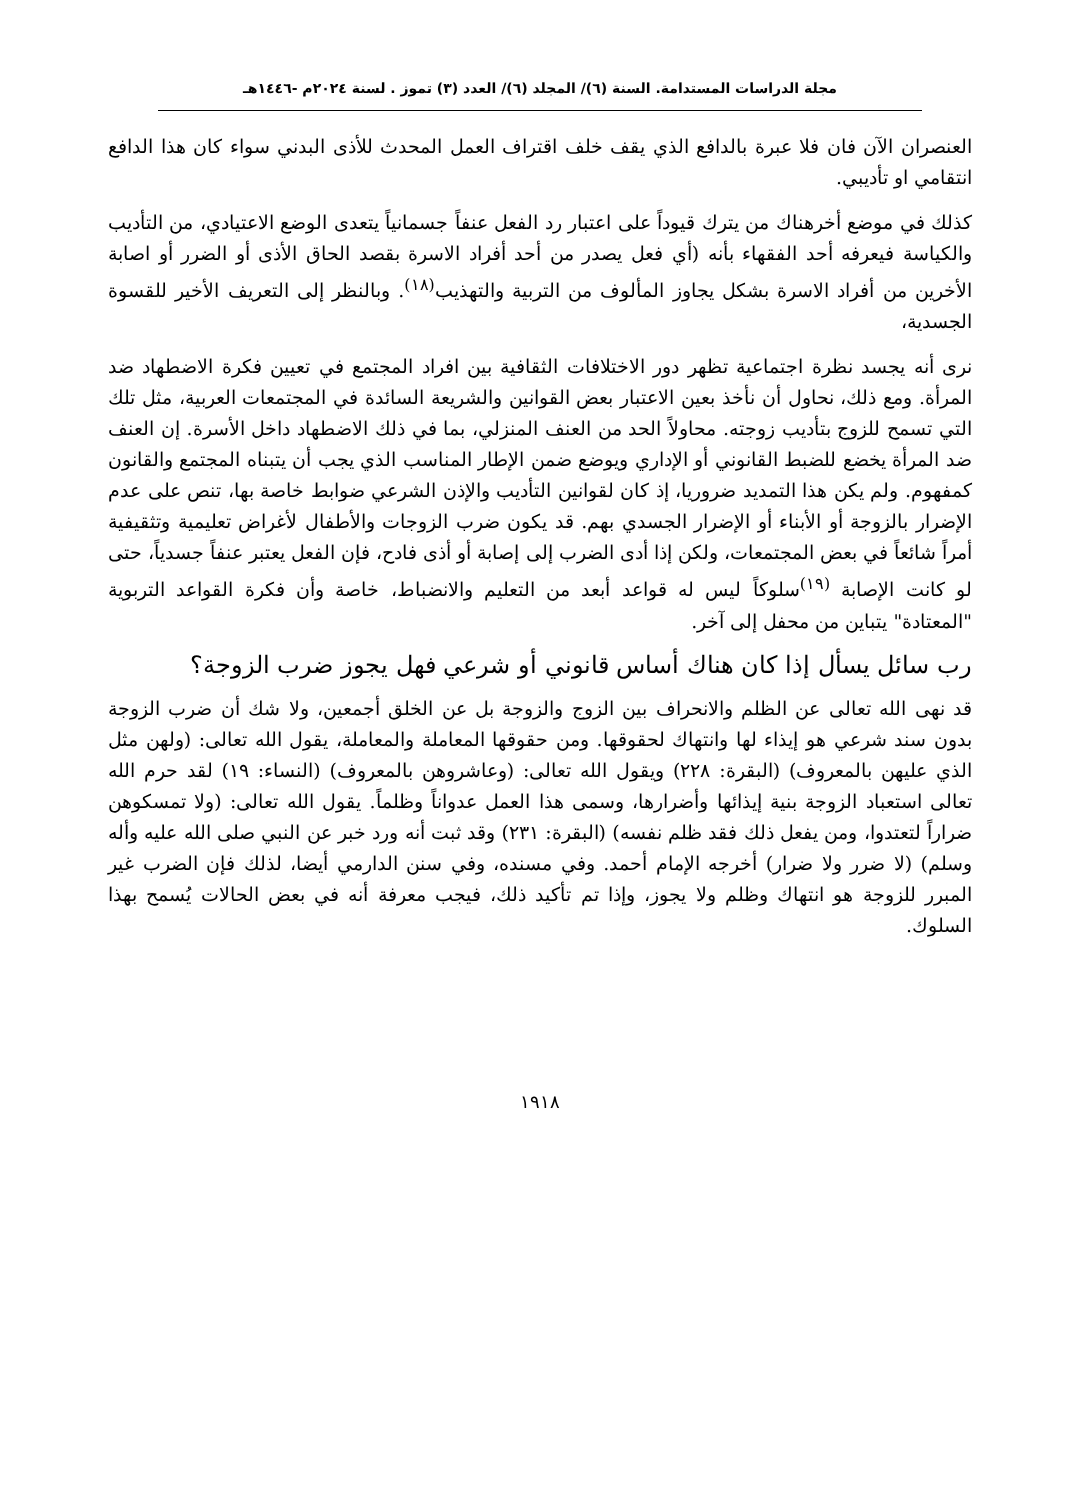مجلة الدراسات المستدامة. السنة (٦)/ المجلد (٦)/ العدد (٣) تموز . لسنة ٢٠٢٤م -١٤٤٦هـ
العنصران الآن فان فلا عبرة بالدافع الذي يقف خلف اقتراف العمل المحدث للأذى البدني سواء كان هذا الدافع انتقامي او تأديبي.
كذلك في موضع أخرهناك من يترك قيوداً على اعتبار رد الفعل عنفاً جسمانياً يتعدى الوضع الاعتيادي، من التأديب والكياسة فيعرفه أحد الفقهاء بأنه (أي فعل يصدر من أحد أفراد الاسرة بقصد الحاق الأذى أو الضرر أو اصابة الأخرين من أفراد الاسرة بشكل يجاوز المألوف من التربية والتهذيب<sup>(١٨)</sup>. وبالنظر إلى التعريف الأخير للقسوة الجسدية،
نرى أنه يجسد نظرة اجتماعية تظهر دور الاختلافات الثقافية بين افراد المجتمع في تعيين فكرة الاضطهاد ضد المرأة. ومع ذلك، نحاول أن نأخذ بعين الاعتبار بعض القوانين والشريعة السائدة في المجتمعات العربية، مثل تلك التي تسمح للزوج بتأديب زوجته. محاولاً الحد من العنف المنزلي، بما في ذلك الاضطهاد داخل الأسرة. إن العنف ضد المرأة يخضع للضبط القانوني أو الإداري ويوضع ضمن الإطار المناسب الذي يجب أن يتبناه المجتمع والقانون كمفهوم. ولم يكن هذا التمديد ضروريا، إذ كان لقوانين التأديب والإذن الشرعي ضوابط خاصة بها، تنص على عدم الإضرار بالزوجة أو الأبناء أو الإضرار الجسدي بهم. قد يكون ضرب الزوجات والأطفال لأغراض تعليمية وتثقيفية أمراً شائعاً في بعض المجتمعات، ولكن إذا أدى الضرب إلى إصابة أو أذى فادح، فإن الفعل يعتبر عنفاً جسدياً، حتى لو كانت الإصابة <sup>(١٩)</sup>سلوكاً ليس له قواعد أبعد من التعليم والانضباط، خاصة وأن فكرة القواعد التربوية "المعتادة" يتباين من محفل إلى آخر.
رب سائل يسأل إذا كان هناك أساس قانوني أو شرعي فهل يجوز ضرب الزوجة؟
قد نهى الله تعالى عن الظلم والانحراف بين الزوج والزوجة بل عن الخلق أجمعين، ولا شك أن ضرب الزوجة بدون سند شرعي هو إيذاء لها وانتهاك لحقوقها. ومن حقوقها المعاملة والمعاملة، يقول الله تعالى: (ولهن مثل الذي عليهن بالمعروف) (البقرة: ٢٢٨) ويقول الله تعالى: (وعاشروهن بالمعروف) (النساء: ١٩) لقد حرم الله تعالى استعباد الزوجة بنية إيذائها وأضرارها، وسمى هذا العمل عدواناً وظلماً. يقول الله تعالى: (ولا تمسكوهن ضراراً لتعتدوا، ومن يفعل ذلك فقد ظلم نفسه) (البقرة: ٢٣١) وقد ثبت أنه ورد خبر عن النبي صلى الله عليه وأله وسلم) (لا ضرر ولا ضرار) أخرجه الإمام أحمد. وفي مسنده، وفي سنن الدارمي أيضا، لذلك فإن الضرب غير المبرر للزوجة هو انتهاك وظلم ولا يجوز، وإذا تم تأكيد ذلك، فيجب معرفة أنه في بعض الحالات يُسمح بهذا السلوك.
١٩١٨